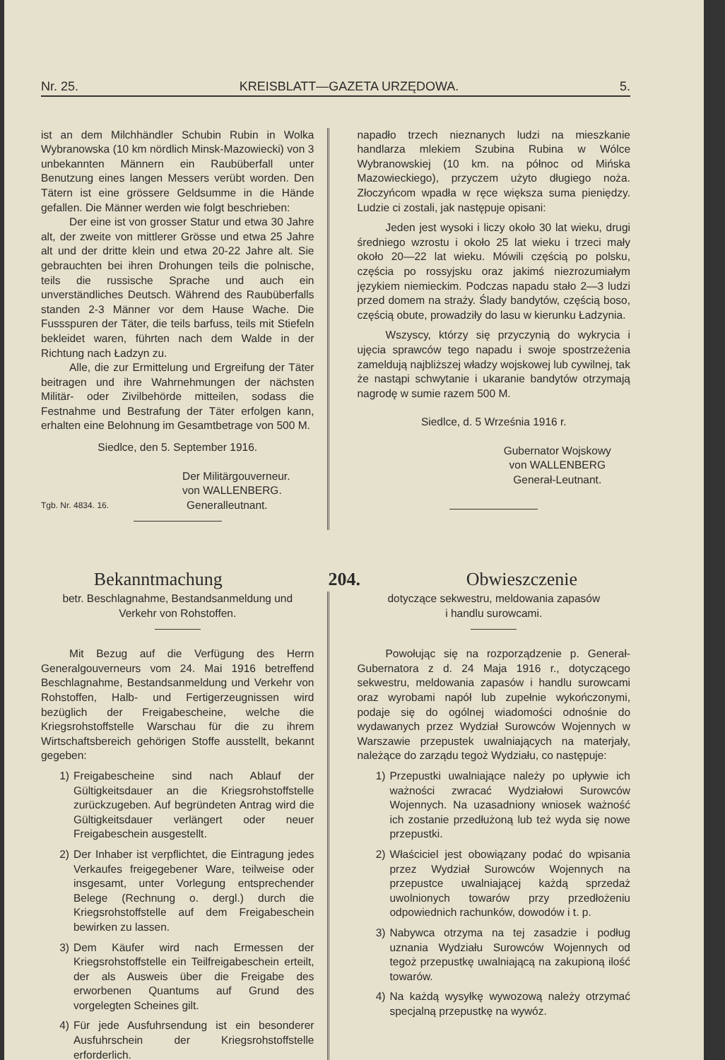Nr. 25. KREISBLATT—GAZETA URZĘDOWA. 5.
ist an dem Milchhändler Schubin Rubin in Wolka Wybranowska (10 km nördlich Minsk-Mazowiecki) von 3 unbekannten Männern ein Raubüberfall unter Benutzung eines langen Messers verübt worden. Den Tätern ist eine grössere Geldsumme in die Hände gefallen. Die Männer werden wie folgt beschrieben:
Der eine ist von grosser Statur und etwa 30 Jahre alt, der zweite von mittlerer Grösse und etwa 25 Jahre alt und der dritte klein und etwa 20-22 Jahre alt. Sie gebrauchten bei ihren Drohungen teils die polnische, teils die russische Sprache und auch ein unverständliches Deutsch. Während des Raubüberfalls standen 2-3 Männer vor dem Hause Wache. Die Fussspuren der Täter, die teils barfuss, teils mit Stiefeln bekleidet waren, führten nach dem Walde in der Richtung nach Ładzyn zu.
Alle, die zur Ermittelung und Ergreifung der Täter beitragen und ihre Wahrnehmungen der nächsten Militär- oder Zivilbehörde mitteilen, sodass die Festnahme und Bestrafung der Täter erfolgen kann, erhalten eine Belohnung im Gesamtbetrage von 500 M.
Siedlce, den 5. September 1916.
Der Militärgouverneur.
von WALLENBERG.
Tgb. Nr. 4834. 16. Generalleutnant.
napadło trzech nieznanych ludzi na mieszkanie handlarza mlekiem Szubina Rubina w Wólce Wybranowskiej (10 km. na północ od Mińska Mazowieckiego), przyczem użyto długiego noża. Złoczyńcom wpadła w ręce większa suma pieniędzy. Ludzie ci zostali, jak następuje opisani:
Jeden jest wysoki i liczy około 30 lat wieku, drugi średniego wzrostu i około 25 lat wieku i trzeci mały około 20—22 lat wieku. Mówili częścią po polsku, częścia po rossyjsku oraz jakimś niezrozumiałym językiem niemieckim. Podczas napadu stało 2—3 ludzi przed domem na straży. Ślady bandytów, częścią boso, częścią obute, prowadziły do lasu w kierunku Ładzynia.
Wszyscy, którzy się przyczynią do wykrycia i ujęcia sprawców tego napadu i swoje spostrzeżenia zameldują najbliższej władzy wojskowej lub cywilnej, tak że nastąpi schwytanie i ukaranie bandytów otrzymają nagrodę w sumie razem 500 M.
Siedlce, d. 5 Września 1916 r.
Gubernator Wojskowy
von WALLENBERG
Generał-Leutnant.
Bekanntmachung 204. Obwieszczenie
betr. Beschlagnahme, Bestandsanmeldung und
Verkehr von Rohstoffen.
Mit Bezug auf die Verfügung des Herrn Generalgouverneurs vom 24. Mai 1916 betreffend Beschlagnahme, Bestandsanmeldung und Verkehr von Rohstoffen, Halb- und Fertigerzeugnissen wird bezüglich der Freigabescheine, welche die Kriegsrohstoffstelle Warschau für die zu ihrem Wirtschaftsbereich gehörigen Stoffe ausstellt, bekannt gegeben:
1) Freigabescheine sind nach Ablauf der Gültigkeitsdauer an die Kriegsrohstoffstelle zurückzugeben. Auf begründeten Antrag wird die Gültigkeitsdauer verlängert oder neuer Freigabeschein ausgestellt.
2) Der Inhaber ist verpflichtet, die Eintragung jedes Verkaufes freigegebener Ware, teilweise oder insgesamt, unter Vorlegung entsprechender Belege (Rechnung o. dergl.) durch die Kriegsrohstoffstelle auf dem Freigabeschein bewirken zu lassen.
3) Dem Käufer wird nach Ermessen der Kriegsrohstoffstelle ein Teilfreigabeschein erteilt, der als Ausweis über die Freigabe des erworbenen Quantums auf Grund des vorgelegten Scheines gilt.
4) Für jede Ausfuhrsendung ist ein besonderer Ausfuhrschein der Kriegsrohstoffstelle erforderlich.
dotyczące sekwestru, meldowania zapasów
i handlu surowcami.
Powołując się na rozporządzenie p. Generał-Gubernatora z d. 24 Maja 1916 r., dotyczącego sekwestru, meldowania zapasów i handlu surowcami oraz wyrobami napół lub zupełnie wykończonymi, podaje się do ogólnej wiadomości odnośnie do wydawanych przez Wydział Surowców Wojennych w Warszawie przepustek uwalniających na materjały, należące do zarządu tegoż Wydziału, co następuje:
1) Przepustki uwalniające należy po upływie ich ważności zwracać Wydziałowi Surowców Wojennych. Na uzasadniony wniosek ważność ich zostanie przedłużoną lub też wyda się nowe przepustki.
2) Właściciel jest obowiązany podać do wpisania przez Wydział Surowców Wojennych na przepustce uwalniającej każdą sprzedaż uwolnionych towarów przy przedłożeniu odpowiednich rachunków, dowodów i t. p.
3) Nabywca otrzyma na tej zasadzie i podług uznania Wydziału Surowców Wojennych od tegoż przepustkę uwalniającą na zakupioną ilość towarów.
4) Na każdą wysyłkę wywozową należy otrzymać specjalną przepustkę na wywóz.